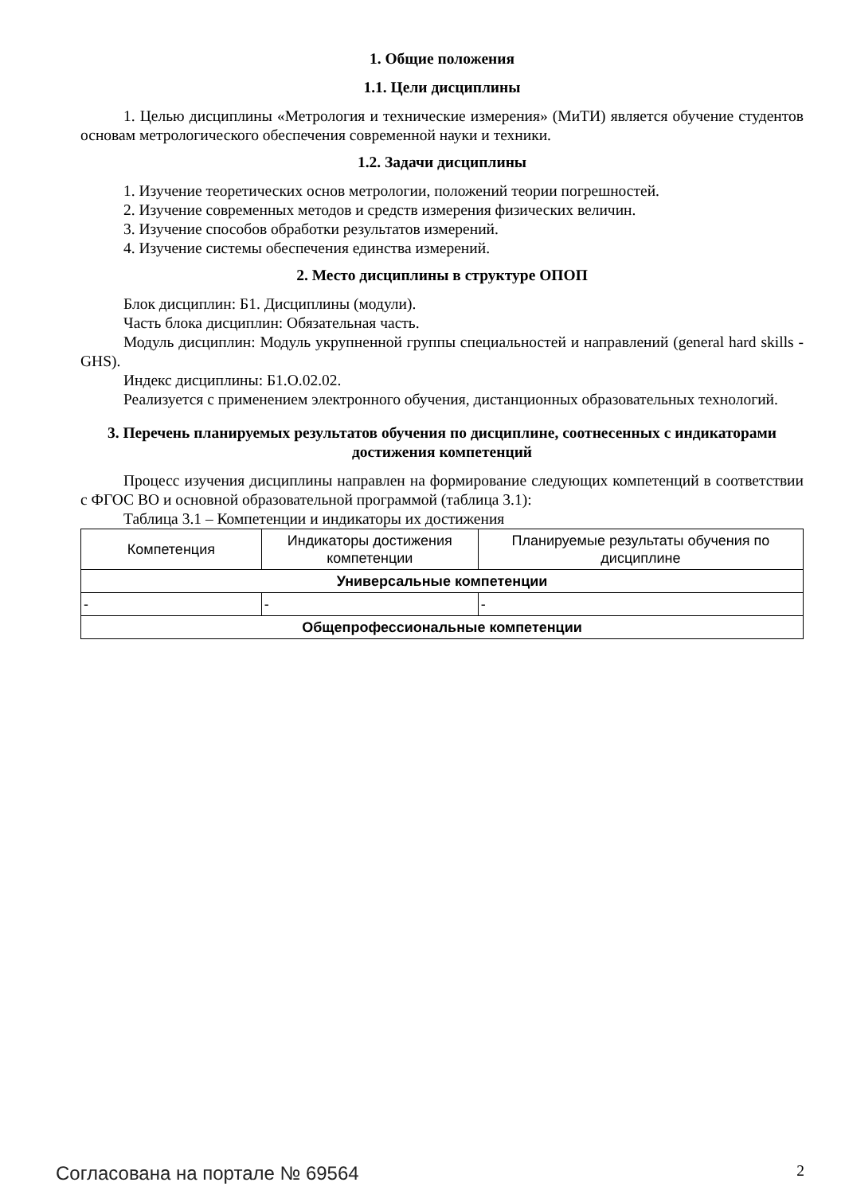1. Общие положения
1.1. Цели дисциплины
1. Целью дисциплины «Метрология и технические измерения» (МиТИ) является обучение студентов основам метрологического обеспечения современной науки и техники.
1.2. Задачи дисциплины
1. Изучение теоретических основ метрологии, положений теории погрешностей.
2. Изучение современных методов и средств измерения физических величин.
3. Изучение способов обработки результатов измерений.
4. Изучение системы обеспечения единства измерений.
2. Место дисциплины в структуре ОПОП
Блок дисциплин: Б1. Дисциплины (модули).
Часть блока дисциплин: Обязательная часть.
Модуль дисциплин: Модуль укрупненной группы специальностей и направлений (general hard skills - GHS).
Индекс дисциплины: Б1.О.02.02.
Реализуется с применением электронного обучения, дистанционных образовательных технологий.
3. Перечень планируемых результатов обучения по дисциплине, соотнесенных с индикаторами достижения компетенций
Процесс изучения дисциплины направлен на формирование следующих компетенций в соответствии с ФГОС ВО и основной образовательной программой (таблица 3.1):
Таблица 3.1 – Компетенции и индикаторы их достижения
| Компетенция | Индикаторы достижения компетенции | Планируемые результаты обучения по дисциплине |
| --- | --- | --- |
| Универсальные компетенции | | |
| - | - | - |
| Общепрофессиональные компетенции | | |
Согласована на портале № 69564 2